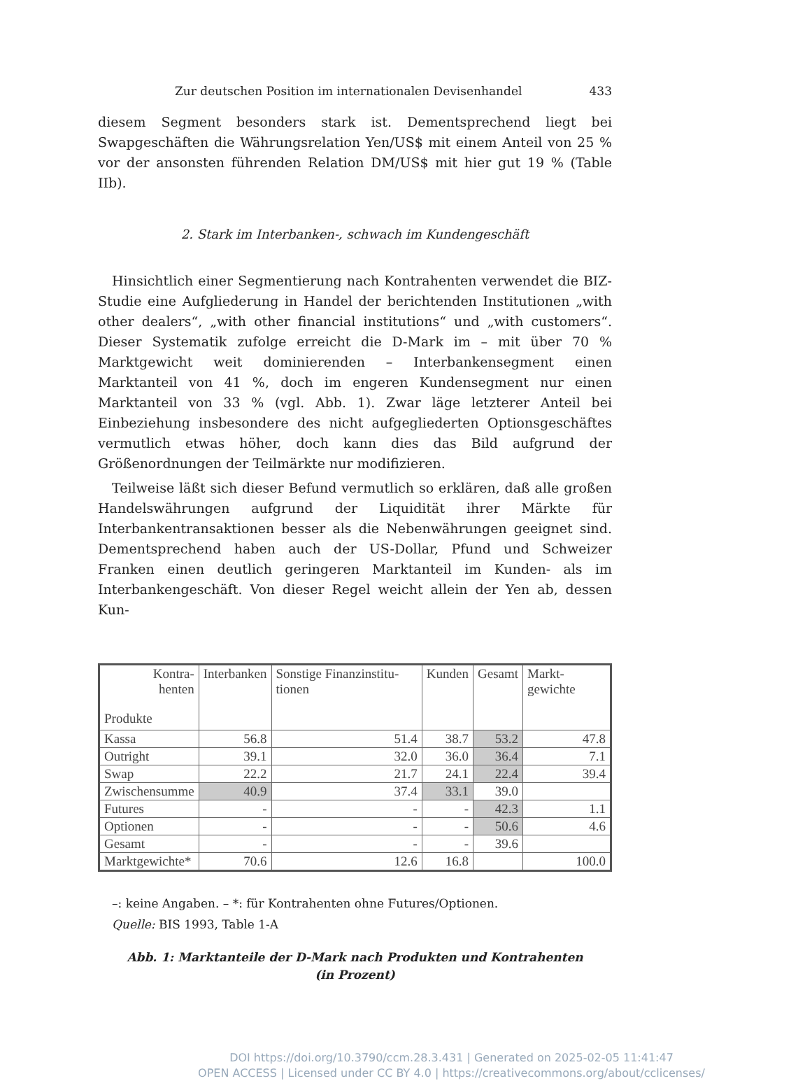Zur deutschen Position im internationalen Devisenhandel 433
diesem Segment besonders stark ist. Dementsprechend liegt bei Swapgeschäften die Währungsrelation Yen/US$ mit einem Anteil von 25 % vor der ansonsten führenden Relation DM/US$ mit hier gut 19 % (Table IIb).
2. Stark im Interbanken-, schwach im Kundengeschäft
Hinsichtlich einer Segmentierung nach Kontrahenten verwendet die BIZ-Studie eine Aufgliederung in Handel der berichtenden Institutionen „with other dealers“, „with other financial institutions“ und „with customers“. Dieser Systematik zufolge erreicht die D-Mark im – mit über 70 % Marktgewicht weit dominierenden – Interbankensegment einen Marktanteil von 41 %, doch im engeren Kundensegment nur einen Marktanteil von 33 % (vgl. Abb. 1). Zwar läge letzterer Anteil bei Einbeziehung insbesondere des nicht aufgegliederten Optionsgeschäftes vermutlich etwas höher, doch kann dies das Bild aufgrund der Größenordnungen der Teilmärkte nur modifizieren.
Teilweise läßt sich dieser Befund vermutlich so erklären, daß alle großen Handelswährungen aufgrund der Liquidität ihrer Märkte für Interbankentransaktionen besser als die Nebenwährungen geeignet sind. Dementsprechend haben auch der US-Dollar, Pfund und Schweizer Franken einen deutlich geringeren Marktanteil im Kunden- als im Interbankengeschäft. Von dieser Regel weicht allein der Yen ab, dessen Kun-
| Kontra- henten Produkte | Interbanken | Sonstige Finanzinstitu-tionen | Kunden | Gesamt | Markt-gewichte |
| --- | --- | --- | --- | --- | --- |
| Kassa | 56.8 | 51.4 | 38.7 | 53.2 | 47.8 |
| Outright | 39.1 | 32.0 | 36.0 | 36.4 | 7.1 |
| Swap | 22.2 | 21.7 | 24.1 | 22.4 | 39.4 |
| Zwischensumme | 40.9 | 37.4 | 33.1 | 39.0 | |
| Futures | - | - | - | 42.3 | 1.1 |
| Optionen | - | - | - | 50.6 | 4.6 |
| Gesamt | - | - | - | 39.6 | |
| Marktgewichte* | 70.6 | 12.6 | 16.8 | | 100.0 |
–: keine Angaben. – *: für Kontrahenten ohne Futures/Optionen.
Quelle: BIS 1993, Table 1-A
Abb. 1: Marktanteile der D-Mark nach Produkten und Kontrahenten
(in Prozent)
DOI https://doi.org/10.3790/ccm.28.3.431 | Generated on 2025-02-05 11:41:47
OPEN ACCESS | Licensed under CC BY 4.0 | https://creativecommons.org/about/cclicenses/